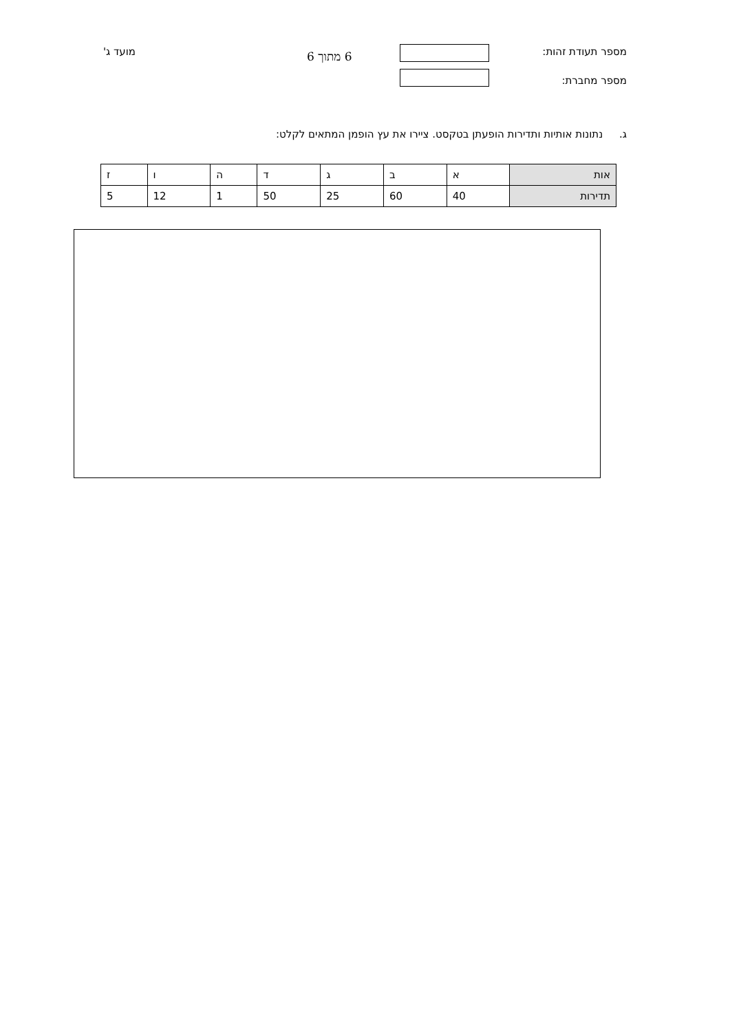מספר תעודת זהות: 6 מתוך 6
מועד ג'
מספר מחברת:
ג. נתונות אותיות ותדירות הופעתן בטקסט. ציירו את עץ הופמן המתאים לקלט:
| אות | א | ב | ג | ד | ה | ו | ז |
| תדירות | 40 | 60 | 25 | 50 | 1 | 12 | 5 |